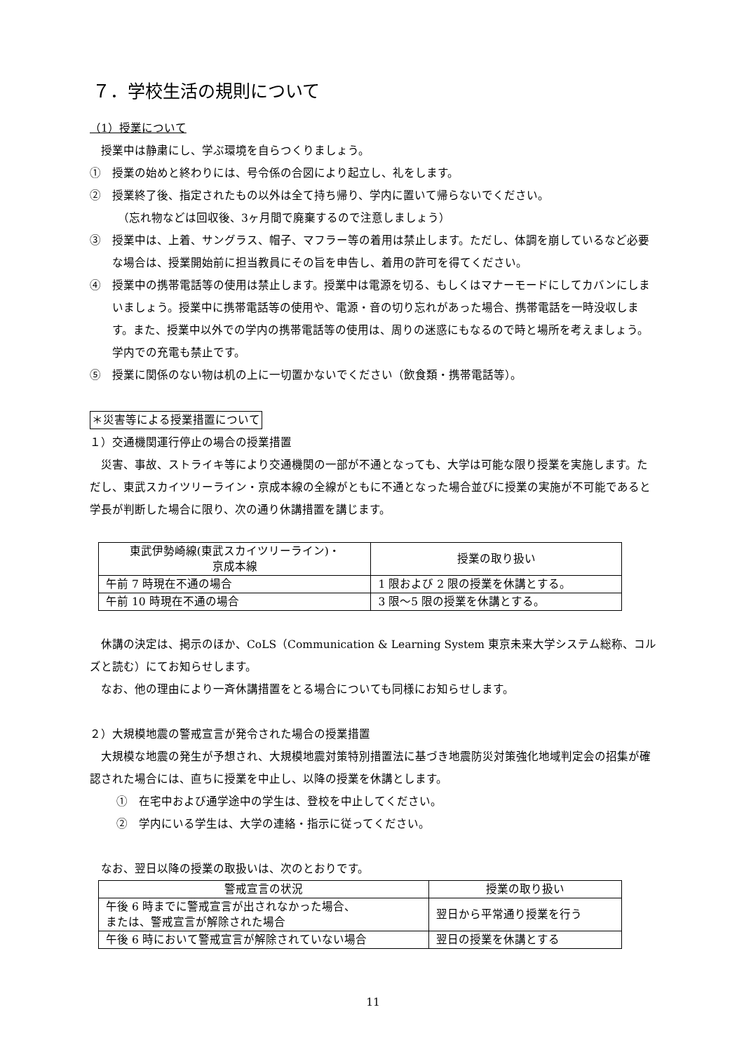７．学校生活の規則について
（1）授業について
　授業中は静粛にし、学ぶ環境を自らつくりましょう。
①　授業の始めと終わりには、号令係の合図により起立し、礼をします。
②　授業終了後、指定されたもの以外は全て持ち帰り、学内に置いて帰らないでください。
　（忘れ物などは回収後、3ヶ月間で廃棄するので注意しましょう）
③　授業中は、上着、サングラス、帽子、マフラー等の着用は禁止します。ただし、体調を崩しているなど必要な場合は、授業開始前に担当教員にその旨を申告し、着用の許可を得てください。
④　授業中の携帯電話等の使用は禁止します。授業中は電源を切る、もしくはマナーモードにしてカバンにしまいましょう。授業中に携帯電話等の使用や、電源・音の切り忘れがあった場合、携帯電話を一時没収します。また、授業中以外での学内の携帯電話等の使用は、周りの迷惑にもなるので時と場所を考えましょう。学内での充電も禁止です。
⑤　授業に関係のない物は机の上に一切置かないでください（飲食類・携帯電話等）。
＊災害等による授業措置について
１）交通機関運行停止の場合の授業措置
　災害、事故、ストライキ等により交通機関の一部が不通となっても、大学は可能な限り授業を実施します。ただし、東武スカイツリーライン・京成本線の全線がともに不通となった場合並びに授業の実施が不可能であると学長が判断した場合に限り、次の通り休講措置を講じます。
| 東武伊勢崎線(東武スカイツリーライン)・ 京成本線 | 授業の取り扱い |
| --- | --- |
| 午前 7 時現在不通の場合 | 1 限および 2 限の授業を休講とする。 |
| 午前 10 時現在不通の場合 | 3 限～5 限の授業を休講とする。 |
　休講の決定は、掲示のほか、CoLS（Communication & Learning System 東京未来大学システム総称、コルズと読む）にてお知らせします。
　なお、他の理由により一斉休講措置をとる場合についても同様にお知らせします。
２）大規模地震の警戒宣言が発令された場合の授業措置
　大規模な地震の発生が予想され、大規模地震対策特別措置法に基づき地震防災対策強化地域判定会の招集が確認された場合には、直ちに授業を中止し、以降の授業を休講とします。
①　在宅中および通学途中の学生は、登校を中止してください。
②　学内にいる学生は、大学の連絡・指示に従ってください。
　なお、翌日以降の授業の取扱いは、次のとおりです。
| 警戒宣言の状況 | 授業の取り扱い |
| --- | --- |
| 午後 6 時までに警戒宣言が出されなかった場合、 または、警戒宣言が解除された場合 | 翌日から平常通り授業を行う |
| 午後 6 時において警戒宣言が解除されていない場合 | 翌日の授業を休講とする |
11